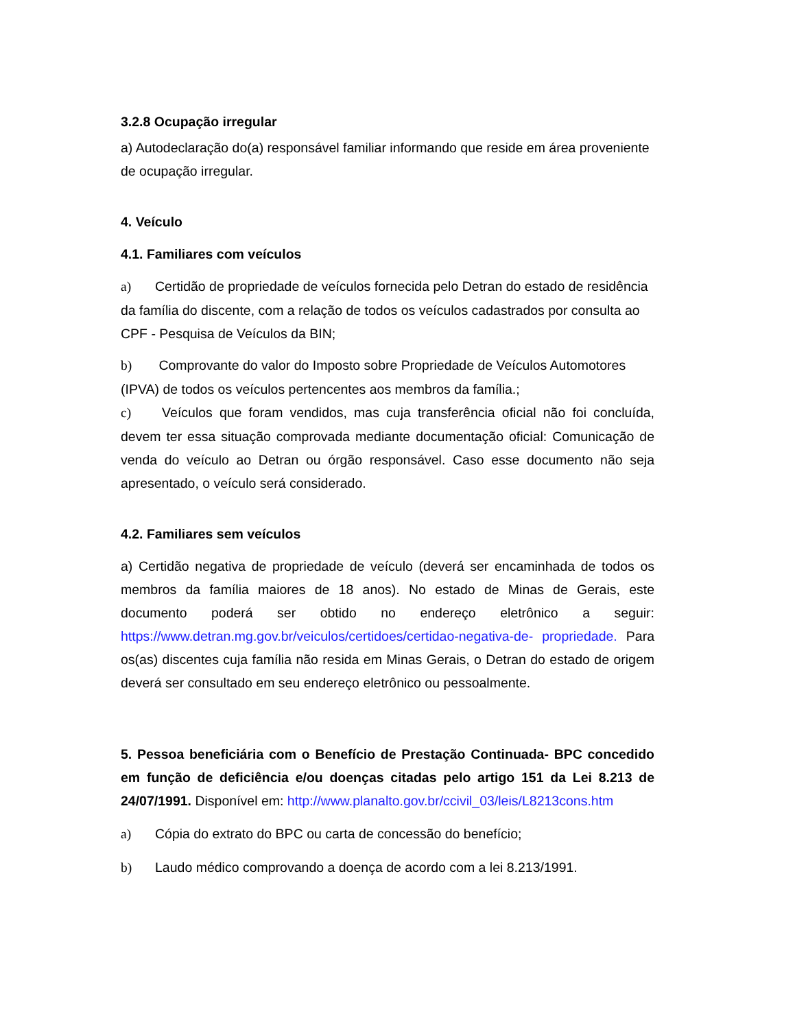3.2.8 Ocupação irregular
a) Autodeclaração do(a) responsável familiar informando que reside em área proveniente de ocupação irregular.
4. Veículo
4.1. Familiares com veículos
a) Certidão de propriedade de veículos fornecida pelo Detran do estado de residência da família do discente, com a relação de todos os veículos cadastrados por consulta ao CPF - Pesquisa de Veículos da BIN;
b) Comprovante do valor do Imposto sobre Propriedade de Veículos Automotores (IPVA) de todos os veículos pertencentes aos membros da família.;
c) Veículos que foram vendidos, mas cuja transferência oficial não foi concluída, devem ter essa situação comprovada mediante documentação oficial: Comunicação de venda do veículo ao Detran ou órgão responsável. Caso esse documento não seja apresentado, o veículo será considerado.
4.2. Familiares sem veículos
a) Certidão negativa de propriedade de veículo (deverá ser encaminhada de todos os membros da família maiores de 18 anos). No estado de Minas de Gerais, este documento poderá ser obtido no endereço eletrônico a seguir: https://www.detran.mg.gov.br/veiculos/certidoes/certidao-negativa-de- propriedade. Para os(as) discentes cuja família não resida em Minas Gerais, o Detran do estado de origem deverá ser consultado em seu endereço eletrônico ou pessoalmente.
5. Pessoa beneficiária com o Benefício de Prestação Continuada- BPC concedido em função de deficiência e/ou doenças citadas pelo artigo 151 da Lei 8.213 de 24/07/1991. Disponível em: http://www.planalto.gov.br/ccivil_03/leis/L8213cons.htm
a) Cópia do extrato do BPC ou carta de concessão do benefício;
b) Laudo médico comprovando a doença de acordo com a lei 8.213/1991.